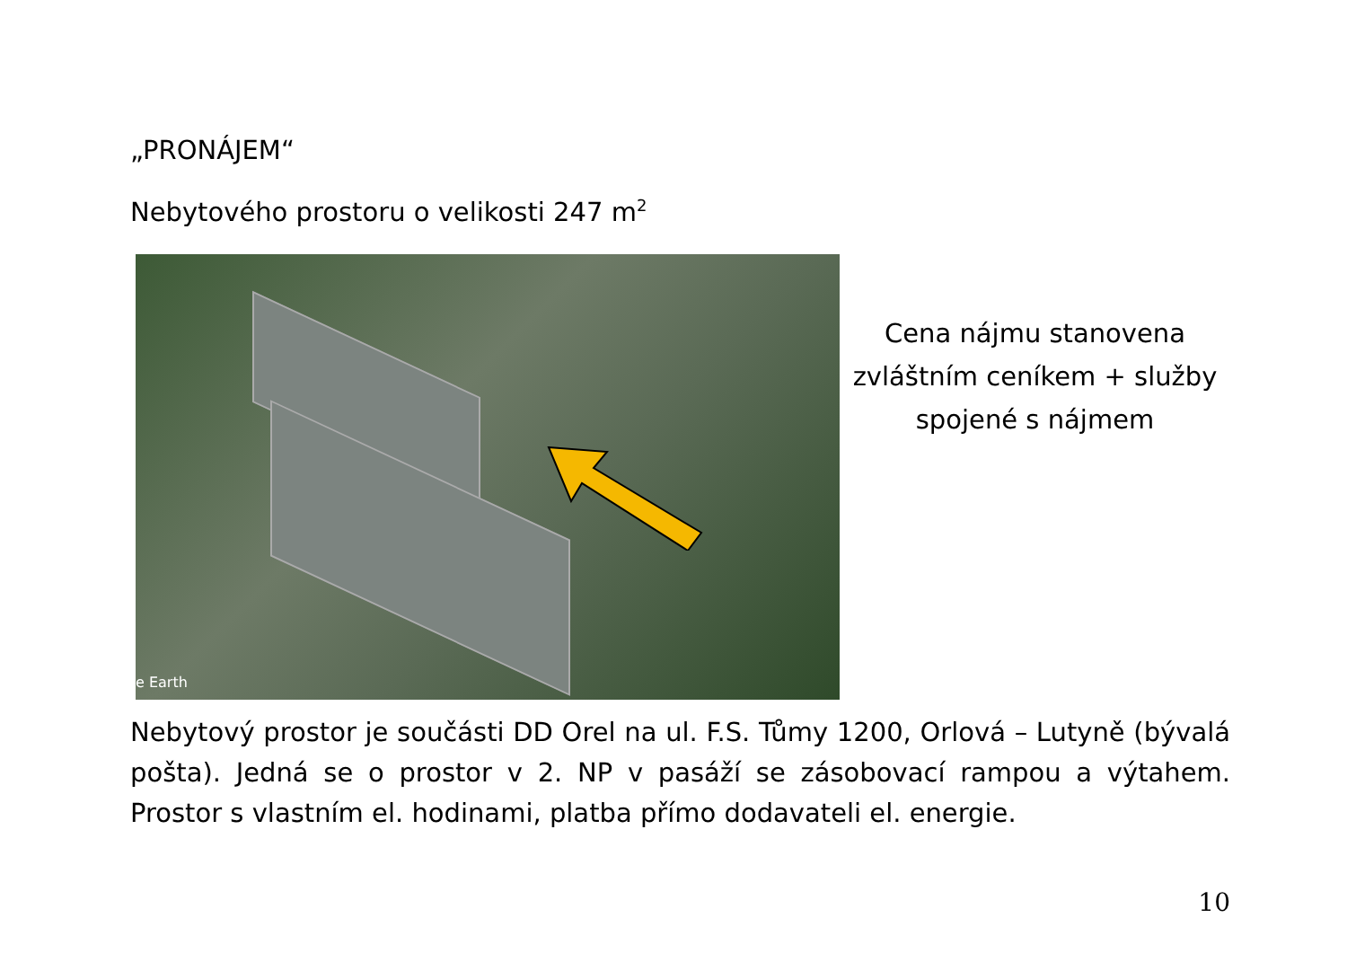„PRONÁJEM“
Nebytového prostoru o velikosti 247 m<sup>2</sup>
e Earth
Cena nájmu stanovena zvláštním ceníkem + služby spojené s nájmem
Nebytový prostor je součásti DD Orel na ul. F.S. Tůmy 1200, Orlová – Lutyně (bývalá pošta). Jedná se o prostor v 2. NP v pasáží se zásobovací rampou a výtahem. Prostor s vlastním el. hodinami, platba přímo dodavateli el. energie.
10